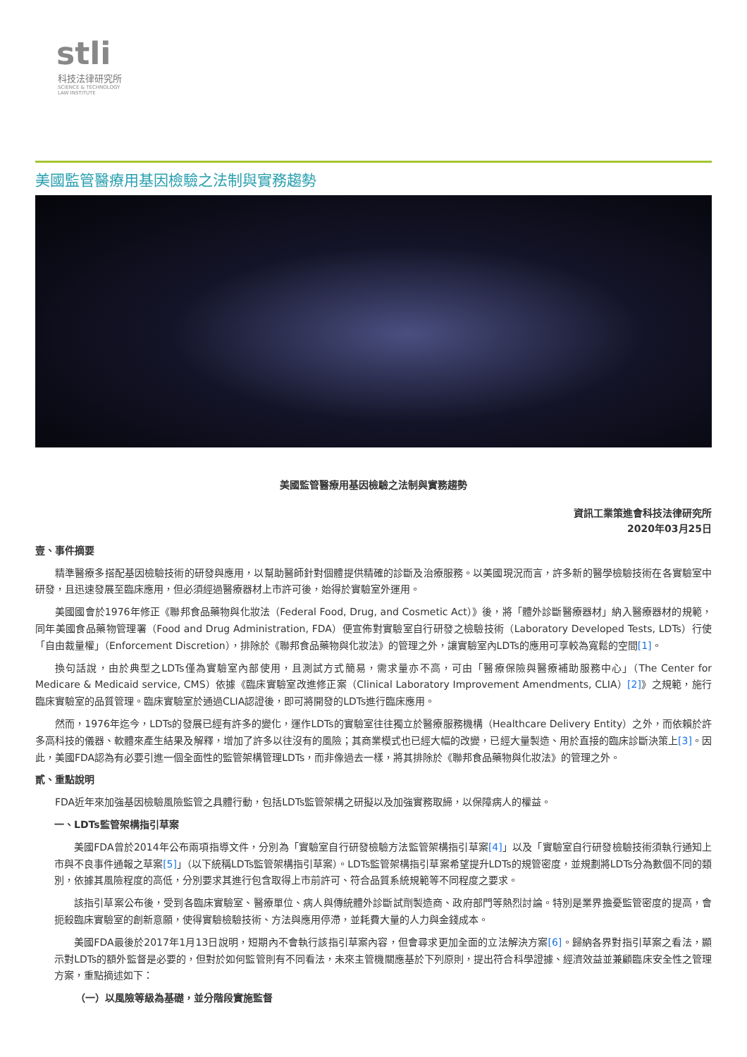stli
科技法律研究所
SCIENCE & TECHNOLOGY
LAW INSTITUTE
美國監管醫療用基因檢驗之法制與實務趨勢
美國監管醫療用基因檢驗之法制與實務趨勢
資訊工業策進會科技法律研究所
2020年03月25日
壹、事件摘要
精準醫療多搭配基因檢驗技術的研發與應用，以幫助醫師針對個體提供精確的診斷及治療服務。以美國現況而言，許多新的醫學檢驗技術在各實驗室中研發，且迅速發展至臨床應用，但必須經過醫療器材上市許可後，始得於實驗室外運用。
美國國會於1976年修正《聯邦食品藥物與化妝法（Federal Food, Drug, and Cosmetic Act）》後，將「體外診斷醫療器材」納入醫療器材的規範，同年美國食品藥物管理署（Food and Drug Administration, FDA）便宣佈對實驗室自行研發之檢驗技術（Laboratory Developed Tests, LDTs）行使「自由裁量權」（Enforcement Discretion），排除於《聯邦食品藥物與化妝法》的管理之外，讓實驗室內LDTs的應用可享較為寬鬆的空間[1]。
換句話說，由於典型之LDTs僅為實驗室內部使用，且測試方式簡易，需求量亦不高，可由「醫療保險與醫療補助服務中心」（The Center for Medicare & Medicaid service, CMS）依據《臨床實驗室改進修正案（Clinical Laboratory Improvement Amendments, CLIA）[2]》之規範，施行臨床實驗室的品質管理。臨床實驗室於通過CLIA認證後，即可將開發的LDTs進行臨床應用。
然而，1976年迄今，LDTs的發展已經有許多的變化，運作LDTs的實驗室往往獨立於醫療服務機構（Healthcare Delivery Entity）之外，而依賴於許多高科技的儀器、軟體來產生結果及解釋，增加了許多以往沒有的風險；其商業模式也已經大幅的改變，已經大量製造、用於直接的臨床診斷決策上[3]。因此，美國FDA認為有必要引進一個全面性的監管架構管理LDTs，而非像過去一樣，將其排除於《聯邦食品藥物與化妝法》的管理之外。
貳、重點說明
FDA近年來加強基因檢驗風險監管之具體行動，包括LDTs監管架構之研擬以及加強實務取締，以保障病人的權益。
一、LDTs監管架構指引草案
美國FDA曾於2014年公布兩項指導文件，分別為「實驗室自行研發檢驗方法監管架構指引草案[4]」以及「實驗室自行研發檢驗技術須執行通知上市與不良事件通報之草案[5]」（以下統稱LDTs監管架構指引草案）。LDTs監管架構指引草案希望提升LDTs的規管密度，並規劃將LDTs分為數個不同的類別，依據其風險程度的高低，分別要求其進行包含取得上市前許可、符合品質系統規範等不同程度之要求。
該指引草案公布後，受到各臨床實驗室、醫療單位、病人與傳統體外診斷試劑製造商、政府部門等熱烈討論。特別是業界擔憂監管密度的提高，會扼殺臨床實驗室的創新意願，使得實驗檢驗技術、方法與應用停滯，並耗費大量的人力與金錢成本。
美國FDA最後於2017年1月13日說明，短期內不會執行該指引草案內容，但會尋求更加全面的立法解決方案[6]。歸納各界對指引草案之看法，顯示對LDTs的額外監督是必要的，但對於如何監管則有不同看法，未來主管機關應基於下列原則，提出符合科學證據、經濟效益並兼顧臨床安全性之管理方案，重點摘述如下：
（一）以風險等級為基礎，並分階段實施監督